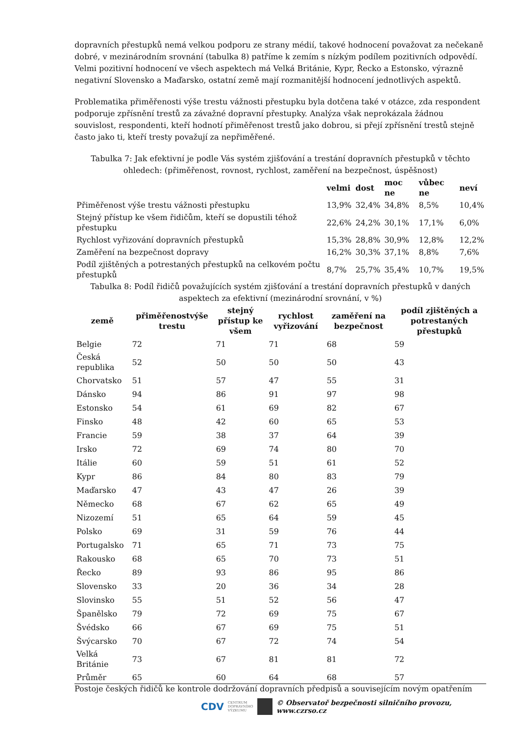dopravních přestupků nemá velkou podporu ze strany médií, takové hodnocení považovat za nečekaně dobré, v mezinárodním srovnání (tabulka 8) patříme k zemím s nízkým podílem pozitivních odpovědí. Velmi pozitivní hodnocení ve všech aspektech má Velká Británie, Kypr, Řecko a Estonsko, výrazně negativní Slovensko a Maďarsko, ostatní země mají rozmanitější hodnocení jednotlivých aspektů.
Problematika přiměřenosti výše trestu vážnosti přestupku byla dotčena také v otázce, zda respondent podporuje zpřísnění trestů za závažné dopravní přestupky. Analýza však neprokázala žádnou souvislost, respondenti, kteří hodnotí přiměřenost trestů jako dobrou, si přejí zpřísnění trestů stejně často jako ti, kteří tresty považují za nepřiměřené.
Tabulka 7: Jak efektivní je podle Vás systém zjišťování a trestání dopravních přestupků v těchto ohledech: (přiměřenost, rovnost, rychlost, zaměření na bezpečnost, úspěšnost)
| | velmi | dost | moc ne | vůbec ne | neví |
| --- | --- | --- | --- | --- | --- |
| Přiměřenost výše trestu vážnosti přestupku | 13,9% | 32,4% | 34,8% | 8,5% | 10,4% |
| Stejný přístup ke všem řidičům, kteří se dopustili téhož přestupku | 22,6% | 24,2% | 30,1% | 17,1% | 6,0% |
| Rychlost vyřizování dopravních přestupků | 15,3% | 28,8% | 30,9% | 12,8% | 12,2% |
| Zaměření na bezpečnost dopravy | 16,2% | 30,3% | 37,1% | 8,8% | 7,6% |
| Podíl zjištěných a potrestaných přestupků na celkovém počtu přestupků | 8,7% | 25,7% | 35,4% | 10,7% | 19,5% |
Tabulka 8: Podíl řidičů považujících systém zjišťování a trestání dopravních přestupků v daných aspektech za efektivní (mezinárodní srovnání, v %)
| země | přiměřenostvýše trestu | stejný přístup ke všem | rychlost vyřizování | zaměření na bezpečnost | podíl zjištěných a potrestaných přestupků |
| --- | --- | --- | --- | --- | --- |
| Belgie | 72 | 71 | 71 | 68 | 59 |
| Česká republika | 52 | 50 | 50 | 50 | 43 |
| Chorvatsko | 51 | 57 | 47 | 55 | 31 |
| Dánsko | 94 | 86 | 91 | 97 | 98 |
| Estonsko | 54 | 61 | 69 | 82 | 67 |
| Finsko | 48 | 42 | 60 | 65 | 53 |
| Francie | 59 | 38 | 37 | 64 | 39 |
| Irsko | 72 | 69 | 74 | 80 | 70 |
| Itálie | 60 | 59 | 51 | 61 | 52 |
| Kypr | 86 | 84 | 80 | 83 | 79 |
| Maďarsko | 47 | 43 | 47 | 26 | 39 |
| Německo | 68 | 67 | 62 | 65 | 49 |
| Nizozemí | 51 | 65 | 64 | 59 | 45 |
| Polsko | 69 | 31 | 59 | 76 | 44 |
| Portugalsko | 71 | 65 | 71 | 73 | 75 |
| Rakousko | 68 | 65 | 70 | 73 | 51 |
| Řecko | 89 | 93 | 86 | 95 | 86 |
| Slovensko | 33 | 20 | 36 | 34 | 28 |
| Slovinsko | 55 | 51 | 52 | 56 | 47 |
| Španělsko | 79 | 72 | 69 | 75 | 67 |
| Švédsko | 66 | 67 | 69 | 75 | 51 |
| Švýcarsko | 70 | 67 | 72 | 74 | 54 |
| Velká Británie | 73 | 67 | 81 | 81 | 72 |
| Průměr | 65 | 60 | 64 | 68 | 57 |
Postoje českých řidičů ke kontrole dodržování dopravních předpisů a souvisejícím novým opatřením
CDV CENTRUM
DOPRAVNÍHO
VÝZKUMU © Observatoř bezpečnosti silničního provozu, www.czrso.cz